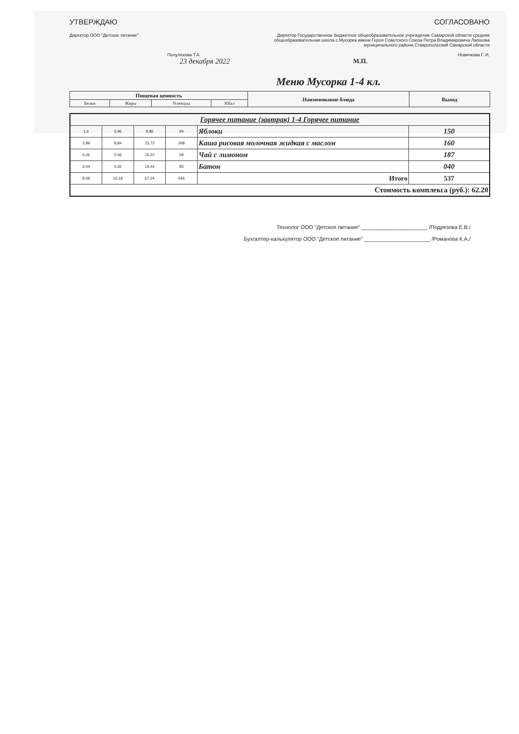УТВЕРЖДАЮ
Директор ООО "Детское питание"
Полуляхова Т.А.
23 декабря 2022
СОГЛАСОВАНО
Директор Государственное бюджетное общеобразовательное учреждение Самарской области средняя общеобразовательная школа с.Мусорка имени Героя Советского Союза Петра Владимировича Лапшова муниципального района Ставропольский Самарской области
Новичкова Г. И.
М.П.
Меню Мусорка 1-4 кл.
| Пищевая ценность | | | | Наименование блюда | Выход |
| --- | --- | --- | --- | --- | --- |
| Белки | Жиры | Углеводы | ККал | | |
| Горячее питание (завтрак) 1-4 Горячее питание | | | | | |
| 1,6 | 5,96 | 8,86 | 94 | Яблоки | 150 |
| 3,89 | 8,84 | 23,72 | 298 | Каша рисовая молочная жидкая с маслом | 160 |
| 0,26 | 0,06 | 15,22 | 59 | Чай с лимоном | 187 |
| 3,04 | 0,32 | 19,44 | 95 | Батон | 040 |
| 8,59 | 15,18 | 67,24 | 546 | Итого | 537 |
| Стоимость комплекса (руб.): 62.20 | | | | | |
Технолог ООО "Детское питание" ______________________ /Подрезова Е.В./
Бухгалтер-калькулятор ООО "Детское питание" ______________________ /Романова К.А./